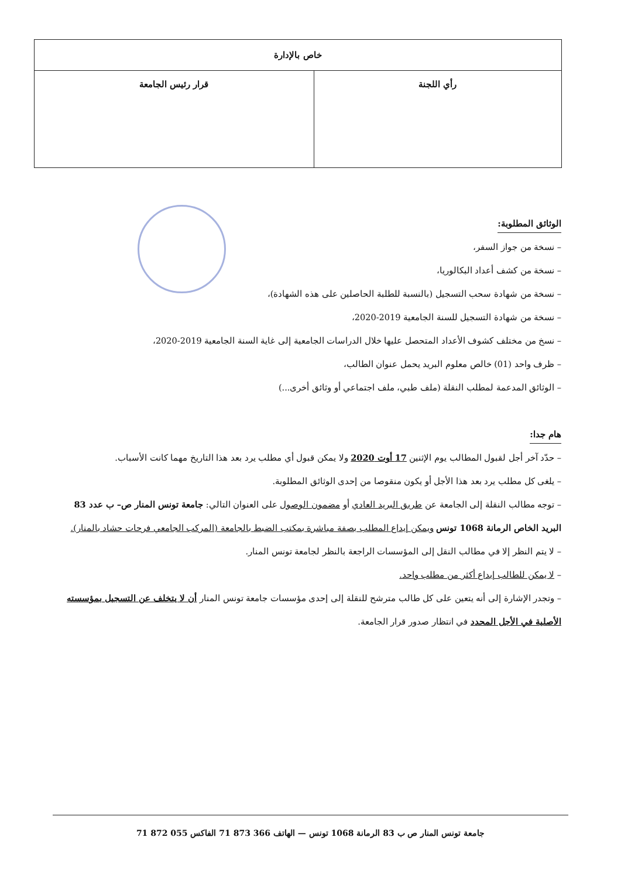| خاص بالإدارة | |
| --- | --- |
| رأي اللجنة | قرار رئيس الجامعة |
الوثائق المطلوبة:
– نسخة من جواز السفر،
– نسخة من كشف أعداد البكالوريا،
– نسخة من شهادة سحب التسجيل (بالنسبة للطلبة الحاصلين على هذه الشهادة)،
– نسخة من شهادة التسجيل للسنة الجامعية 2019-2020،
– نسخ من مختلف كشوف الأعداد المتحصل عليها خلال الدراسات الجامعية إلى غاية السنة الجامعية 2019-2020،
– ظرف واحد (01) خالص معلوم البريد يحمل عنوان الطالب،
– الوثائق المدعمة لمطلب النقلة (ملف طبي، ملف اجتماعي أو وثائق أخرى...)
هام جدا:
– حدّد آخر أجل لقبول المطالب يوم الإثنين 17 أوت 2020 ولا يمكن قبول أي مطلب يرد بعد هذا التاريخ مهما كانت الأسباب.
– يلغى كل مطلب يرد بعد هذا الأجل أو يكون منقوصا من إحدى الوثائق المطلوبة.
– توجه مطالب النقلة إلى الجامعة عن طريق البريد العادي أو مضمون الوصول على العنوان التالي: جامعة تونس المنار ص– ب عدد 83 البريد الخاص الرمانة 1068 تونس ويمكن إيداع المطلب بصفة مباشرة بمكتب الضبط بالجامعة (المركب الجامعي فرحات حشاد بالمنار).
– لا يتم النظر إلا في مطالب النقل إلى المؤسسات الراجعة بالنظر لجامعة تونس المنار.
– لا يمكن للطالب إيداع أكثر من مطلب واحد.
– وتجدر الإشارة إلى أنه يتعين على كل طالب مترشح للنقلة إلى إحدى مؤسسات جامعة تونس المنار أن لا يتخلف عن التسجيل بمؤسسته الأصلية في الأجل المحدد في انتظار صدور قرار الجامعة.
جامعة تونس المنار ص ب 83 الرمانة 1068 تونس — الهاتف 366 873 71 الفاكس 055 872 71